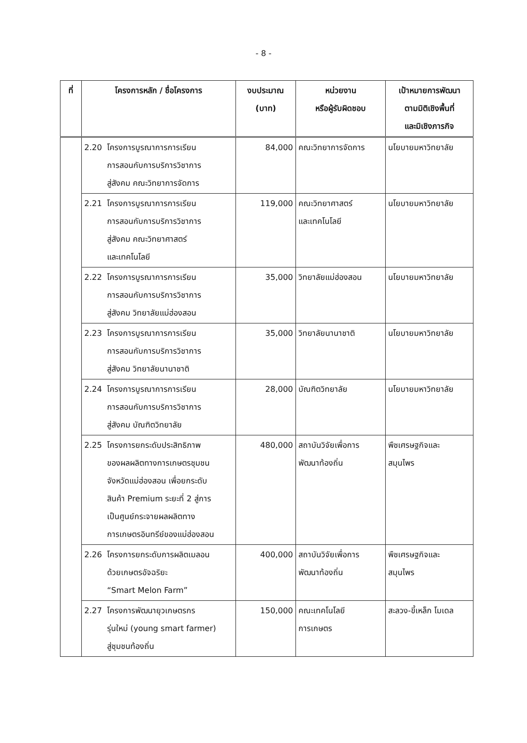- 8 -
| ที่ | โครงการหลัก / ชื่อโครงการ | งบประมาณ (บาท) | หน่วยงาน หรือผู้รับผิดชอบ | เป้าหมายการพัฒนา ตามมิติเชิงพื้นที่ และมิเชิงภารกิจ |
| --- | --- | --- | --- | --- |
| | 2.20 โครงการบูรณาการการเรียน การสอนกับการบริการวิชาการ สู่สังคม คณะวิทยาการจัดการ | 84,000 | คณะวิทยาการจัดการ | นโยบายมหาวิทยาลัย |
| | 2.21 โครงการบูรณาการการเรียน การสอนกับการบริการวิชาการ สู่สังคม คณะวิทยาศาสตร์ และเทคโนโลยี | 119,000 | คณะวิทยาศาสตร์ และเทคโนโลยี | นโยบายมหาวิทยาลัย |
| | 2.22 โครงการบูรณาการการเรียน การสอนกับการบริการวิชาการ สู่สังคม วิทยาลัยแม่ฮ่องสอน | 35,000 | วิทยาลัยแม่ฮ่องสอน | นโยบายมหาวิทยาลัย |
| | 2.23 โครงการบูรณาการการเรียน การสอนกับการบริการวิชาการ สู่สังคม วิทยาลัยนานาชาติ | 35,000 | วิทยาลัยนานาชาติ | นโยบายมหาวิทยาลัย |
| | 2.24 โครงการบูรณาการการเรียน การสอนกับการบริการวิชาการ สู่สังคม บัณฑิตวิทยาลัย | 28,000 | บัณฑิตวิทยาลัย | นโยบายมหาวิทยาลัย |
| | 2.25 โครงการยกระดับประสิทธิภาพ ของผลผลิตทางการเกษตรชุมชน จังหวัดแม่ฮ่องสอน เพื่อยกระดับ สินค้า Premium ระยะที่ 2 สู่การ เป็นศูนย์กระจายผลผลิตทาง การเกษตรอินทรีย์ของแม่ฮ่องสอน | 480,000 | สถาบันวิจัยเพื่อการ พัฒนาท้องถิ่น | พืชเศรษฐกิจและ สมุนไพร |
| | 2.26 โครงการยกระดับการผลิตเมลอน ด้วยเกษตรอัจฉริยะ “Smart Melon Farm” | 400,000 | สถาบันวิจัยเพื่อการ พัฒนาท้องถิ่น | พืชเศรษฐกิจและ สมุนไพร |
| | 2.27 โครงการพัฒนายุวเกษตรกร รุ่นใหม่ (young smart farmer) สู่ชุมชนท้องถิ่น | 150,000 | คณะเทคโนโลยี การเกษตร | สะลวง-ขี้เหล็ก โมเดล |